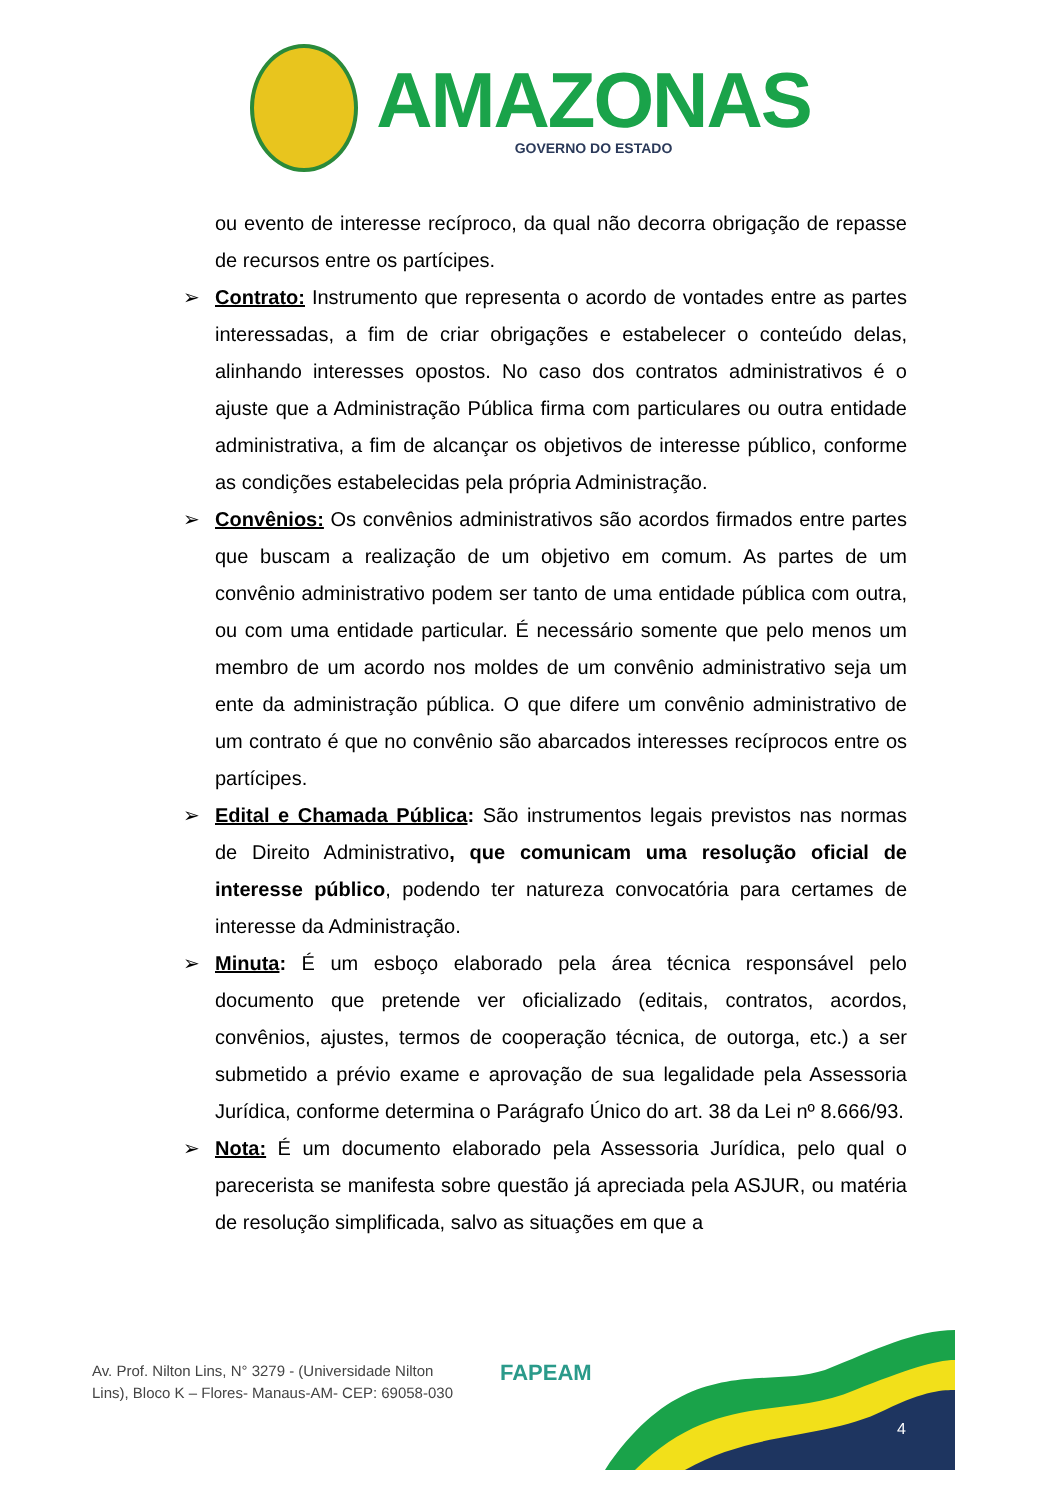AMAZONAS
GOVERNO DO ESTADO
ou evento de interesse recíproco, da qual não decorra obrigação de repasse de recursos entre os partícipes.
➢ Contrato: Instrumento que representa o acordo de vontades entre as partes interessadas, a fim de criar obrigações e estabelecer o conteúdo delas, alinhando interesses opostos. No caso dos contratos administrativos é o ajuste que a Administração Pública firma com particulares ou outra entidade administrativa, a fim de alcançar os objetivos de interesse público, conforme as condições estabelecidas pela própria Administração.
➢ Convênios: Os convênios administrativos são acordos firmados entre partes que buscam a realização de um objetivo em comum. As partes de um convênio administrativo podem ser tanto de uma entidade pública com outra, ou com uma entidade particular. É necessário somente que pelo menos um membro de um acordo nos moldes de um convênio administrativo seja um ente da administração pública. O que difere um convênio administrativo de um contrato é que no convênio são abarcados interesses recíprocos entre os partícipes.
➢ Edital e Chamada Pública: São instrumentos legais previstos nas normas de Direito Administrativo, que comunicam uma resolução oficial de interesse público, podendo ter natureza convocatória para certames de interesse da Administração.
➢ Minuta: É um esboço elaborado pela área técnica responsável pelo documento que pretende ver oficializado (editais, contratos, acordos, convênios, ajustes, termos de cooperação técnica, de outorga, etc.) a ser submetido a prévio exame e aprovação de sua legalidade pela Assessoria Jurídica, conforme determina o Parágrafo Único do art. 38 da Lei nº 8.666/93.
➢ Nota: É um documento elaborado pela Assessoria Jurídica, pelo qual o parecerista se manifesta sobre questão já apreciada pela ASJUR, ou matéria de resolução simplificada, salvo as situações em que a
Av. Prof. Nilton Lins, N° 3279 - (Universidade Nilton Lins), Bloco K – Flores- Manaus-AM- CEP: 69058-030
FAPEAM
4